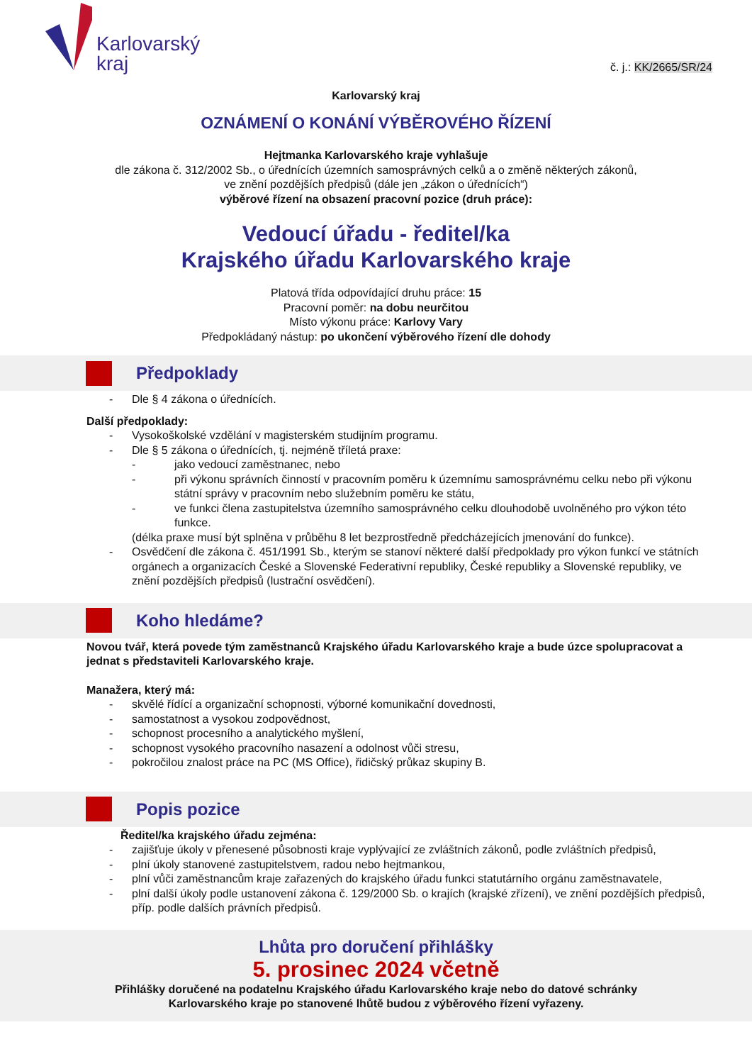Karlovarský
kraj
č. j.: KK/2665/SR/24
Karlovarský kraj
OZNÁMENÍ O KONÁNÍ VÝBĚROVÉHO ŘÍZENÍ
Hejtmanka Karlovarského kraje vyhlašuje
dle zákona č. 312/2002 Sb., o úřednících územních samosprávných celků a o změně některých zákonů,
ve znění pozdějších předpisů (dále jen „zákon o úřednících“)
výběrové řízení na obsazení pracovní pozice (druh práce):
Vedoucí úřadu - ředitel/ka
Krajského úřadu Karlovarského kraje
Platová třída odpovídající druhu práce: 15
Pracovní poměr: na dobu neurčitou
Místo výkonu práce: Karlovy Vary
Předpokládaný nástup: po ukončení výběrového řízení dle dohody
Předpoklady
- Dle § 4 zákona o úřednících.
Další předpoklady:
- Vysokoškolské vzdělání v magisterském studijním programu.
- Dle § 5 zákona o úřednících, tj. nejméně tříletá praxe:
- jako vedoucí zaměstnanec, nebo
- při výkonu správních činností v pracovním poměru k územnímu samosprávnému celku nebo při výkonu státní správy v pracovním nebo služebním poměru ke státu,
- ve funkci člena zastupitelstva územního samosprávného celku dlouhodobě uvolněného pro výkon této funkce.
(délka praxe musí být splněna v průběhu 8 let bezprostředně předcházejících jmenování do funkce).
- Osvědčení dle zákona č. 451/1991 Sb., kterým se stanoví některé další předpoklady pro výkon funkcí ve státních orgánech a organizacích České a Slovenské Federativní republiky, České republiky a Slovenské republiky, ve znění pozdějších předpisů (lustrační osvědčení).
Koho hledáme?
Novou tvář, která povede tým zaměstnanců Krajského úřadu Karlovarského kraje a bude úzce spolupracovat a jednat s představiteli Karlovarského kraje.
Manažera, který má:
- skvělé řídící a organizační schopnosti, výborné komunikační dovednosti,
- samostatnost a vysokou zodpovědnost,
- schopnost procesního a analytického myšlení,
- schopnost vysokého pracovního nasazení a odolnost vůči stresu,
- pokročilou znalost práce na PC (MS Office), řidičský průkaz skupiny B.
Popis pozice
Ředitel/ka krajského úřadu zejména:
- zajišťuje úkoly v přenesené působnosti kraje vyplývající ze zvláštních zákonů, podle zvláštních předpisů,
- plní úkoly stanovené zastupitelstvem, radou nebo hejtmankou,
- plní vůči zaměstnancům kraje zařazených do krajského úřadu funkci statutárního orgánu zaměstnavatele,
- plní další úkoly podle ustanovení zákona č. 129/2000 Sb. o krajích (krajské zřízení), ve znění pozdějších předpisů, příp. podle dalších právních předpisů.
Lhůta pro doručení přihlášky
5. prosinec 2024 včetně
Přihlášky doručené na podatelnu Krajského úřadu Karlovarského kraje nebo do datové schránky
Karlovarského kraje po stanovené lhůtě budou z výběrového řízení vyřazeny.